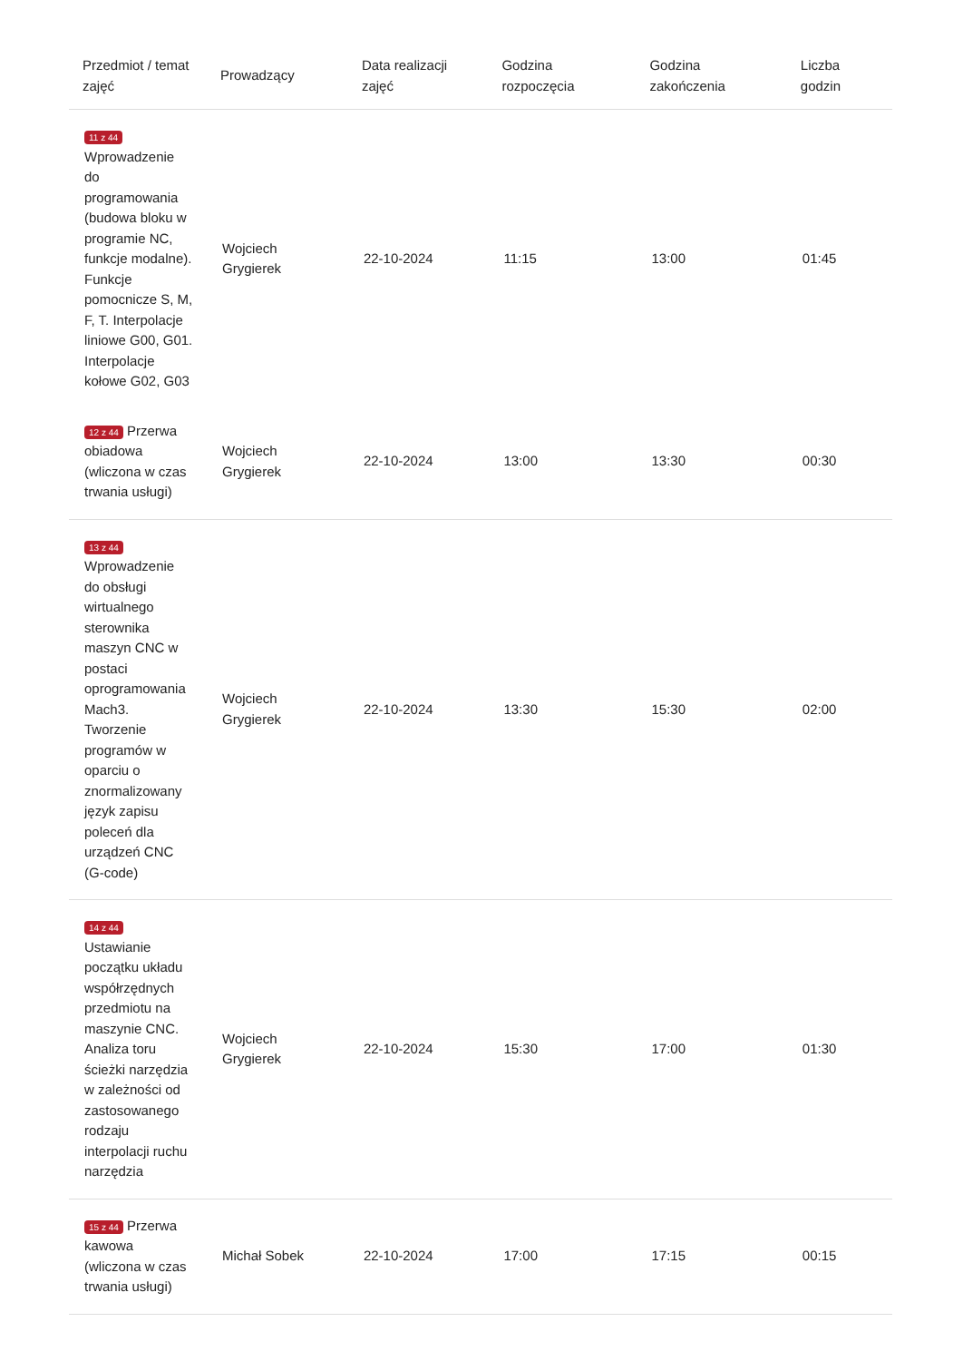| Przedmiot / temat zajęć | Prowadzący | Data realizacji zajęć | Godzina rozpoczęcia | Godzina zakończenia | Liczba godzin |
| --- | --- | --- | --- | --- | --- |
| 11 z 44 Wprowadzenie do programowania (budowa bloku w programie NC, funkcje modalne). Funkcje pomocnicze S, M, F, T. Interpolacje liniowe G00, G01. Interpolacje kołowe G02, G03 | Wojciech Grygierek | 22-10-2024 | 11:15 | 13:00 | 01:45 |
| 12 z 44 Przerwa obiadowa (wliczona w czas trwania usługi) | Wojciech Grygierek | 22-10-2024 | 13:00 | 13:30 | 00:30 |
| 13 z 44 Wprowadzenie do obsługi wirtualnego sterownika maszyn CNC w postaci oprogramowania Mach3. Tworzenie programów w oparciu o znormalizowany język zapisu poleceń dla urządzeń CNC (G-code) | Wojciech Grygierek | 22-10-2024 | 13:30 | 15:30 | 02:00 |
| 14 z 44 Ustawianie początku układu współrzędnych przedmiotu na maszynie CNC. Analiza toru ścieżki narzędzia w zależności od zastosowanego rodzaju interpolacji ruchu narzędzia | Wojciech Grygierek | 22-10-2024 | 15:30 | 17:00 | 01:30 |
| 15 z 44 Przerwa kawowa (wliczona w czas trwania usługi) | Michał Sobek | 22-10-2024 | 17:00 | 17:15 | 00:15 |